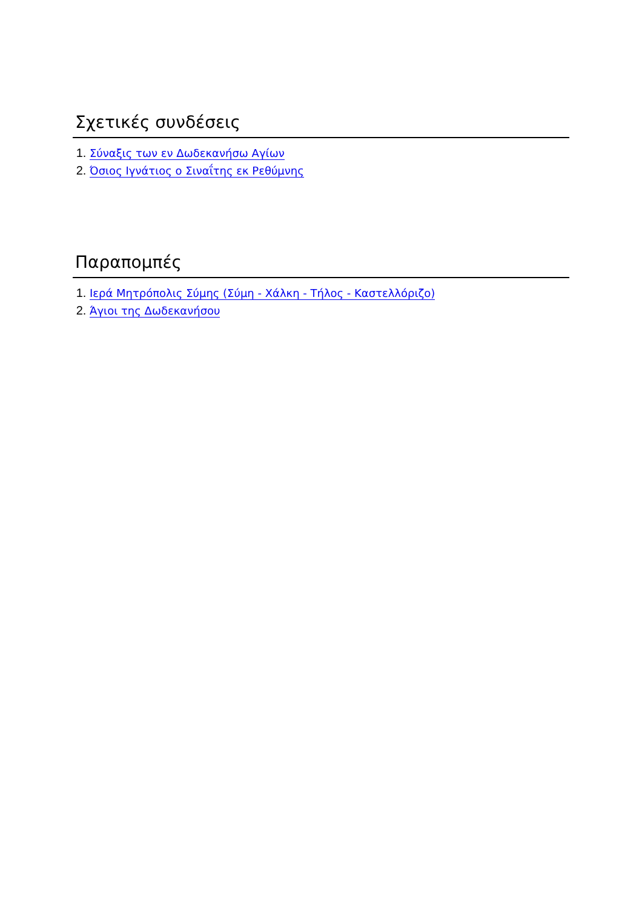Σχετικές συνδέσεις
1. Σύναξις των εν Δωδεκανήσω Αγίων
2. Όσιος Ιγνάτιος ο Σιναΐτης εκ Ρεθύμνης
Παραπομπές
1. Ιερά Μητρόπολις Σύμης (Σύμη - Χάλκη - Τήλος - Καστελλόριζο)
2. Άγιοι της Δωδεκανήσου